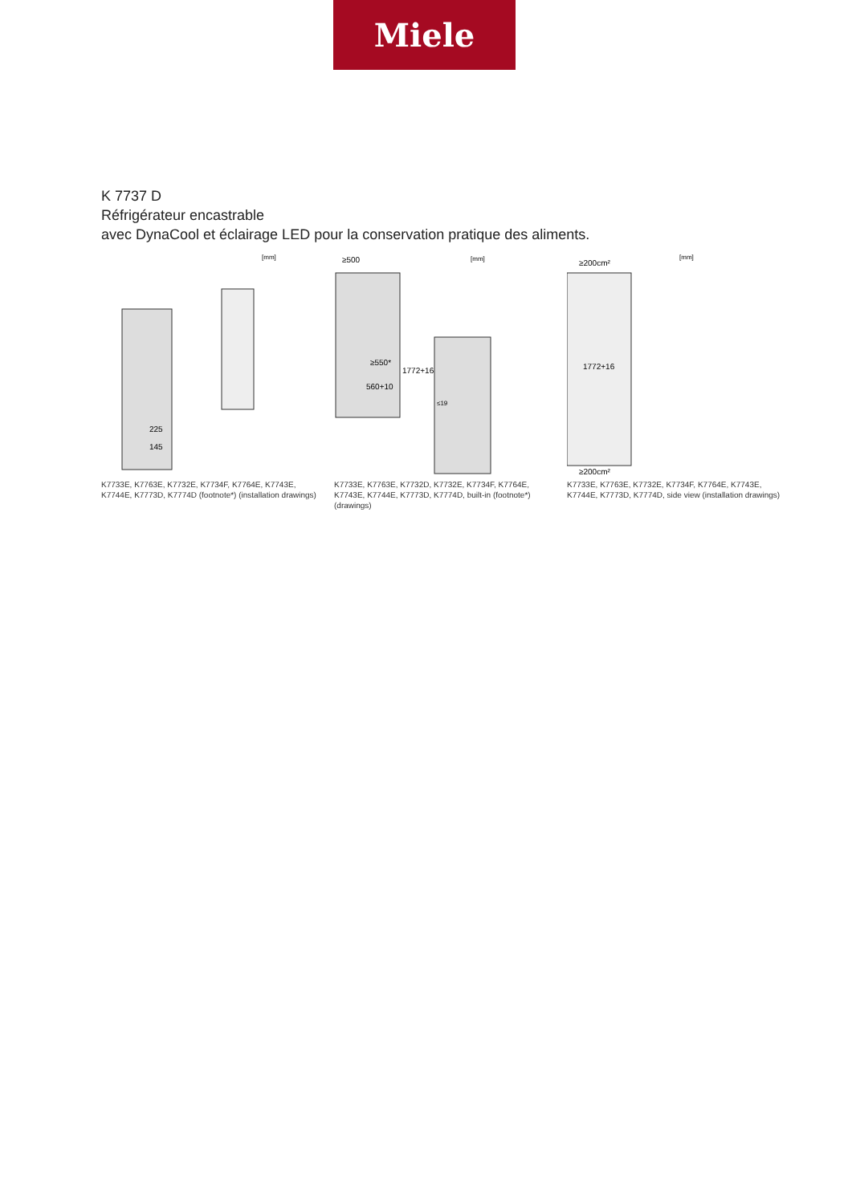Miele
K 7737 D
Réfrigérateur encastrable
avec DynaCool et éclairage LED pour la conservation pratique des aliments.
[mm]
225
145
K7733E, K7763E, K7732E, K7734F, K7764E, K7743E, K7744E, K7773D, K7774D (footnote*) (installation drawings)
[mm]
≥500
≥550*
1772+16
560+10
≤19
K7733E, K7763E, K7732D, K7732E, K7734F, K7764E, K7743E, K7744E, K7773D, K7774D, built-in (footnote*) (drawings)
[mm]
≥200cm²
1772+16
≥200cm²
K7733E, K7763E, K7732E, K7734F, K7764E, K7743E, K7744E, K7773D, K7774D, side view (installation drawings)